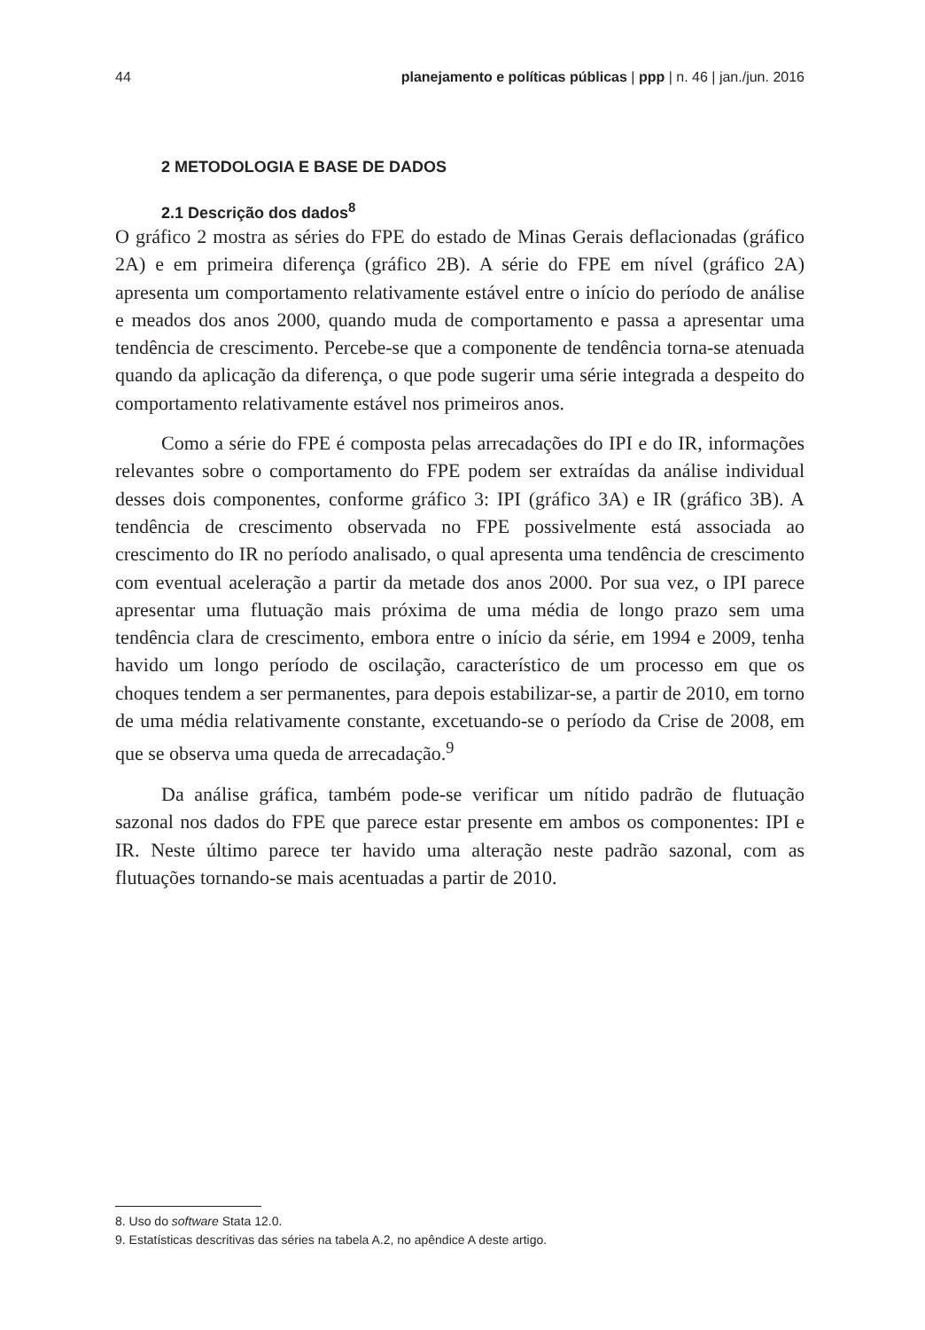44 planejamento e políticas públicas | ppp | n. 46 | jan./jun. 2016
2 METODOLOGIA E BASE DE DADOS
2.1 Descrição dos dados<sup>8</sup>
O gráfico 2 mostra as séries do FPE do estado de Minas Gerais deflacionadas (gráfico 2A) e em primeira diferença (gráfico 2B). A série do FPE em nível (gráfico 2A) apresenta um comportamento relativamente estável entre o início do período de análise e meados dos anos 2000, quando muda de comportamento e passa a apresentar uma tendência de crescimento. Percebe-se que a componente de tendência torna-se atenuada quando da aplicação da diferença, o que pode sugerir uma série integrada a despeito do comportamento relativamente estável nos primeiros anos.
Como a série do FPE é composta pelas arrecadações do IPI e do IR, informações relevantes sobre o comportamento do FPE podem ser extraídas da análise individual desses dois componentes, conforme gráfico 3: IPI (gráfico 3A) e IR (gráfico 3B). A tendência de crescimento observada no FPE possivelmente está associada ao crescimento do IR no período analisado, o qual apresenta uma tendência de crescimento com eventual aceleração a partir da metade dos anos 2000. Por sua vez, o IPI parece apresentar uma flutuação mais próxima de uma média de longo prazo sem uma tendência clara de crescimento, embora entre o início da série, em 1994 e 2009, tenha havido um longo período de oscilação, característico de um processo em que os choques tendem a ser permanentes, para depois estabilizar-se, a partir de 2010, em torno de uma média relativamente constante, excetuando-se o período da Crise de 2008, em que se observa uma queda de arrecadação.<sup>9</sup>
Da análise gráfica, também pode-se verificar um nítido padrão de flutuação sazonal nos dados do FPE que parece estar presente em ambos os componentes: IPI e IR. Neste último parece ter havido uma alteração neste padrão sazonal, com as flutuações tornando-se mais acentuadas a partir de 2010.
8. Uso do software Stata 12.0.
9. Estatísticas descritivas das séries na tabela A.2, no apêndice A deste artigo.